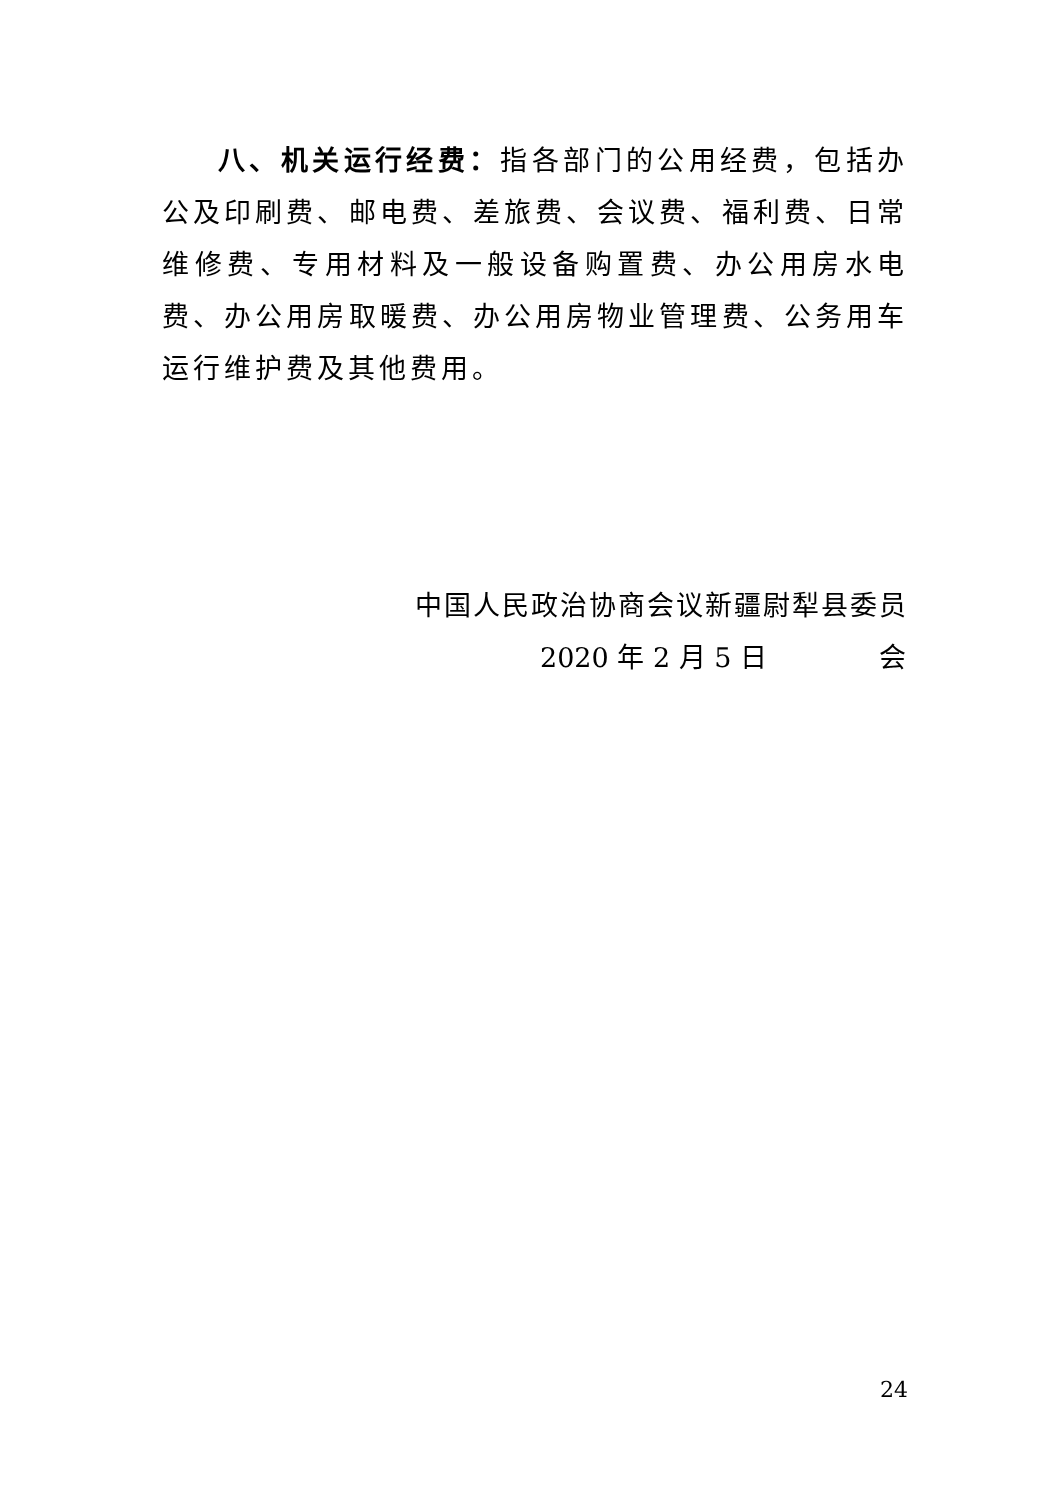八、机关运行经费：指各部门的公用经费，包括办公及印刷费、邮电费、差旅费、会议费、福利费、日常维修费、专用材料及一般设备购置费、办公用房水电费、办公用房取暖费、办公用房物业管理费、公务用车运行维护费及其他费用。
中国人民政治协商会议新疆尉犁县委员会
2020 年 2 月 5 日
24